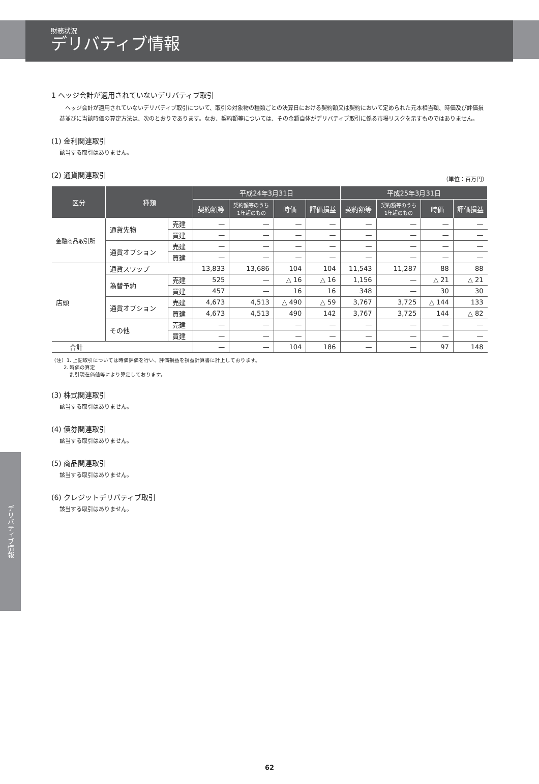財務状況
デリバティブ情報
デリバティブ情報
1 ヘッジ会計が適用されていないデリバティブ取引
ヘッジ会計が適用されていないデリバティブ取引について、取引の対象物の種類ごとの決算日における契約額又は契約において定められた元本相当額、時価及び評価損益並びに当該時価の算定方法は、次のとおりであります。なお、契約額等については、その金額自体がデリバティブ取引に係る市場リスクを示すものではありません。
(1) 金利関連取引
該当する取引はありません。
(2) 通貨関連取引
（単位：百万円）
| 区分 | 種類 | | 平成24年3月31日 | | | | 平成25年3月31日 | | | |
| --- | --- | --- | --- | --- | --- | --- | --- | --- | --- | --- |
| | | | 契約額等 | 契約額等のうち 1年超のもの | 時価 | 評価損益 | 契約額等 | 契約額等のうち 1年超のもの | 時価 | 評価損益 |
| 金融商品取引所 | 通貨先物 | 売建 | — | — | — | — | — | — | — | — |
| | | 買建 | — | — | — | — | — | — | — | — |
| | 通貨オプション | 売建 | — | — | — | — | — | — | — | — |
| | | 買建 | — | — | — | — | — | — | — | — |
| 店頭 | 通貨スワップ | | 13,833 | 13,686 | 104 | 104 | 11,543 | 11,287 | 88 | 88 |
| | 為替予約 | 売建 | 525 | — | △ 16 | △ 16 | 1,156 | — | △ 21 | △ 21 |
| | | 買建 | 457 | — | 16 | 16 | 348 | — | 30 | 30 |
| | 通貨オプション | 売建 | 4,673 | 4,513 | △ 490 | △ 59 | 3,767 | 3,725 | △ 144 | 133 |
| | | 買建 | 4,673 | 4,513 | 490 | 142 | 3,767 | 3,725 | 144 | △ 82 |
| | その他 | 売建 | — | — | — | — | — | — | — | — |
| | | 買建 | — | — | — | — | — | — | — | — |
| 合計 | | | — | — | 104 | 186 | — | — | 97 | 148 |
（注）1. 上記取引については時価評価を行い、評価損益を損益計算書に計上しております。
2. 時価の算定
割引現在価値等により算定しております。
(3) 株式関連取引
該当する取引はありません。
(4) 債券関連取引
該当する取引はありません。
(5) 商品関連取引
該当する取引はありません。
(6) クレジットデリバティブ取引
該当する取引はありません。
62